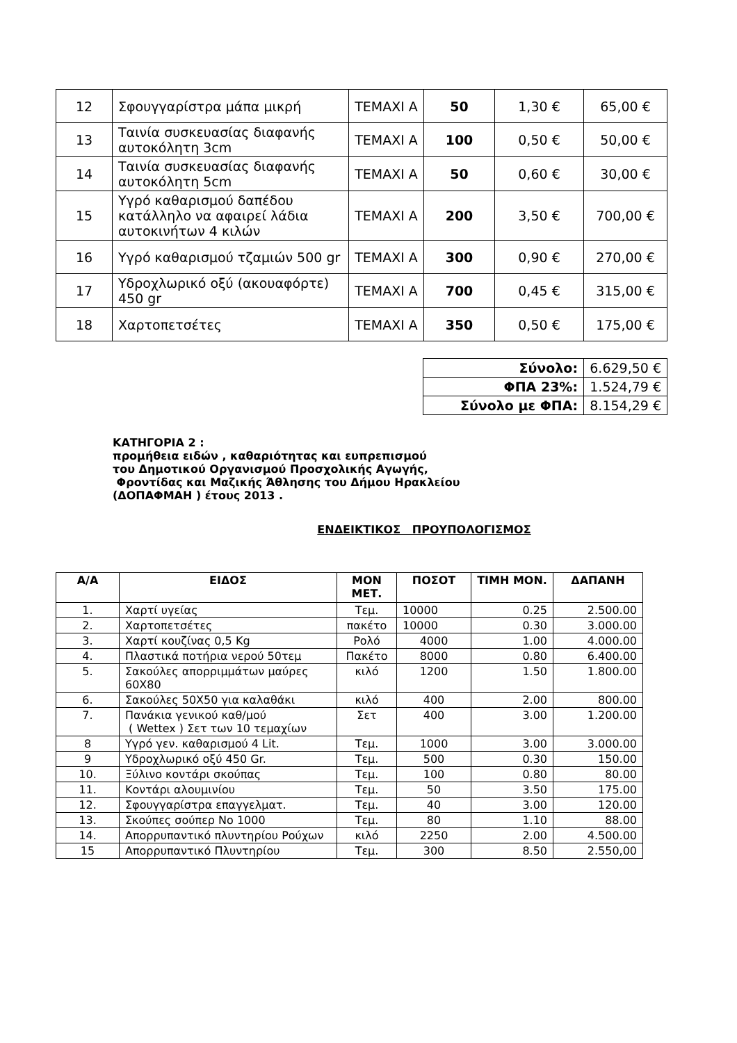| 12 | Σφουγγαρίστρα μάπα μικρή | ΤΕΜΑΧΙ Α | 50 | 1,30 € | 65,00 € |
| 13 | Ταινία συσκευασίας διαφανής αυτοκόλητη 3cm | ΤΕΜΑΧΙ Α | 100 | 0,50 € | 50,00 € |
| 14 | Ταινία συσκευασίας διαφανής αυτοκόλητη 5cm | ΤΕΜΑΧΙ Α | 50 | 0,60 € | 30,00 € |
| 15 | Υγρό καθαρισμού δαπέδου κατάλληλο να αφαιρεί λάδια αυτοκινήτων 4 κιλών | ΤΕΜΑΧΙ Α | 200 | 3,50 € | 700,00 € |
| 16 | Υγρό καθαρισμού τζαμιών 500 gr | ΤΕΜΑΧΙ Α | 300 | 0,90 € | 270,00 € |
| 17 | Υδροχλωρικό οξύ (ακουαφόρτε) 450 gr | ΤΕΜΑΧΙ Α | 700 | 0,45 € | 315,00 € |
| 18 | Χαρτοπετσέτες | ΤΕΜΑΧΙ Α | 350 | 0,50 € | 175,00 € |
| Σύνολο: | 6.629,50 € |
| ΦΠΑ 23%: | 1.524,79 € |
| Σύνολο με ΦΠΑ: | 8.154,29 € |
ΚΑΤΗΓΟΡΙΑ 2 :
προμήθεια ειδών , καθαριότητας και ευπρεπισμού
του Δημοτικού Οργανισμού Προσχολικής Αγωγής,
Φροντίδας και Μαζικής Άθλησης του Δήμου Ηρακλείου
(ΔΟΠΑΦΜΑΗ ) έτους 2013 .
ΕΝΔΕΙΚΤΙΚΟΣ ΠΡΟΥΠΟΛΟΓΙΣΜΟΣ
| Α/Α | ΕΙΔΟΣ | ΜΟΝ ΜΕΤ. | ΠΟΣΟΤ | ΤΙΜΗ ΜΟΝ. | ΔΑΠΑΝΗ |
| --- | --- | --- | --- | --- | --- |
| 1. | Χαρτί υγείας | Τεμ. | 10000 | 0.25 | 2.500.00 |
| 2. | Χαρτοπετσέτες | πακέτο | 10000 | 0.30 | 3.000.00 |
| 3. | Χαρτί κουζίνας 0,5 Kg | Ρολό | 4000 | 1.00 | 4.000.00 |
| 4. | Πλαστικά ποτήρια νερού 50τεμ | Πακέτο | 8000 | 0.80 | 6.400.00 |
| 5. | Σακούλες απορριμμάτων μαύρες 60Χ80 | κιλό | 1200 | 1.50 | 1.800.00 |
| 6. | Σακούλες 50Χ50 για καλαθάκι | κιλό | 400 | 2.00 | 800.00 |
| 7. | Πανάκια γενικού καθ/μού ( Wettex ) Σετ των 10 τεμαχίων | Σετ | 400 | 3.00 | 1.200.00 |
| 8 | Υγρό γεν. καθαρισμού 4 Lit. | Τεμ. | 1000 | 3.00 | 3.000.00 |
| 9 | Υδροχλωρικό οξύ 450 Gr. | Τεμ. | 500 | 0.30 | 150.00 |
| 10. | Ξύλινο κοντάρι σκούπας | Τεμ. | 100 | 0.80 | 80.00 |
| 11. | Κοντάρι αλουμινίου | Τεμ. | 50 | 3.50 | 175.00 |
| 12. | Σφουγγαρίστρα επαγγελματ. | Τεμ. | 40 | 3.00 | 120.00 |
| 13. | Σκούπες σούπερ Νο 1000 | Τεμ. | 80 | 1.10 | 88.00 |
| 14. | Απορρυπαντικό πλυντηρίου Ρούχων | κιλό | 2250 | 2.00 | 4.500.00 |
| 15 | Απορρυπαντικό Πλυντηρίου | Τεμ. | 300 | 8.50 | 2.550,00 |